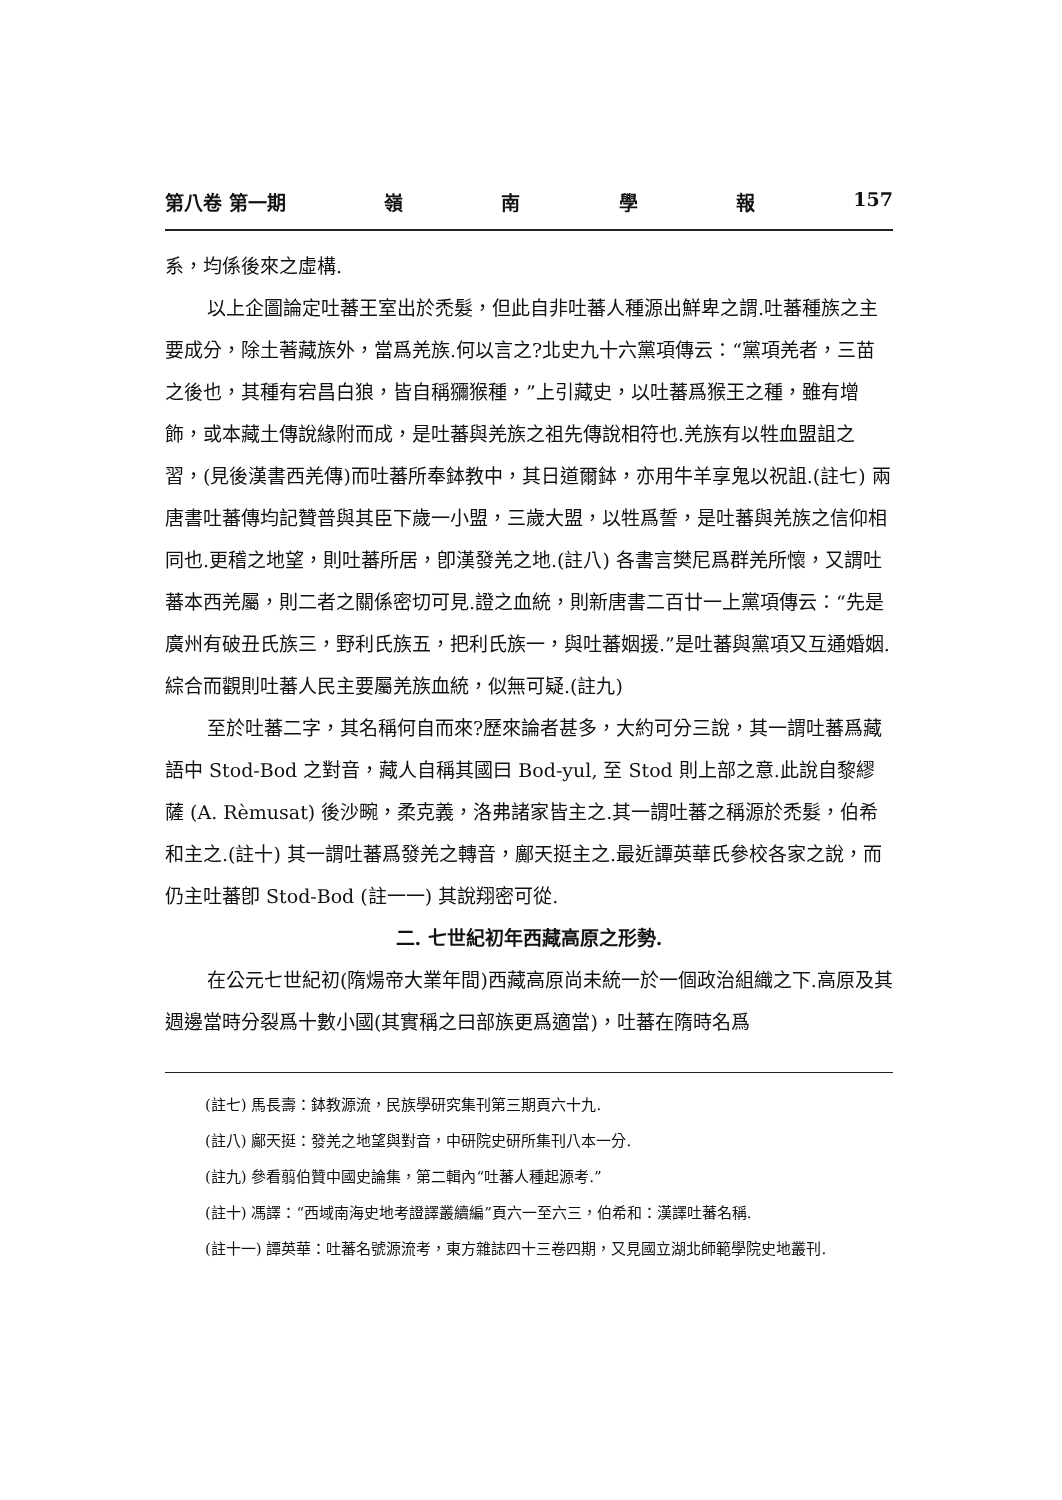第八卷 第一期 嶺南學報 157
系，均係後來之虛構.
以上企圖論定吐蕃王室出於禿髮，但此自非吐蕃人種源出鮮卑之謂.吐蕃種族之主要成分，除土著藏族外，當爲羌族.何以言之?北史九十六黨項傳云：“黨項羌者，三苗之後也，其種有宕昌白狼，皆自稱獼猴種，”上引藏史，以吐蕃爲猴王之種，雖有增飾，或本藏土傳說緣附而成，是吐蕃與羌族之祖先傳說相符也.羌族有以牲血盟詛之習，(見後漢書西羌傳)而吐蕃所奉鉢教中，其日道爾鉢，亦用牛羊享鬼以祝詛.(註七) 兩唐書吐蕃傳均記贊普與其臣下歲一小盟，三歲大盟，以牲爲誓，是吐蕃與羌族之信仰相同也.更稽之地望，則吐蕃所居，卽漢發羌之地.(註八) 各書言樊尼爲群羌所懷，又謂吐蕃本西羌屬，則二者之關係密切可見.證之血統，則新唐書二百廿一上黨項傳云：“先是廣州有破丑氏族三，野利氏族五，把利氏族一，與吐蕃姻援.”是吐蕃與黨項又互通婚姻.綜合而觀則吐蕃人民主要屬羌族血統，似無可疑.(註九)
至於吐蕃二字，其名稱何自而來?歷來論者甚多，大約可分三說，其一謂吐蕃爲藏語中 Stod-Bod 之對音，藏人自稱其國曰 Bod-yul, 至 Stod 則上部之意.此說自黎繆薩 (A. Rèmusat) 後沙畹，柔克義，洛弗諸家皆主之.其一謂吐蕃之稱源於禿髮，伯希和主之.(註十) 其一謂吐蕃爲發羌之轉音，鄺天挺主之.最近譚英華氏參校各家之說，而仍主吐蕃卽 Stod-Bod (註一一) 其說翔密可從.
二. 七世紀初年西藏高原之形勢.
在公元七世紀初(隋煬帝大業年間)西藏高原尚未統一於一個政治組織之下.高原及其週邊當時分裂爲十數小國(其實稱之曰部族更爲適當)，吐蕃在隋時名爲
(註七) 馬長壽：鉢教源流，民族學研究集刊第三期頁六十九.
(註八) 鄺天挺：發羌之地望與對音，中研院史研所集刊八本一分.
(註九) 參看翦伯贊中國史論集，第二輯內“吐蕃人種起源考.”
(註十) 馮譯：“西域南海史地考證譯叢續編”頁六一至六三，伯希和：漢譯吐蕃名稱.
(註十一) 譚英華：吐蕃名號源流考，東方雜誌四十三卷四期，又見國立湖北師範學院史地叢刊.